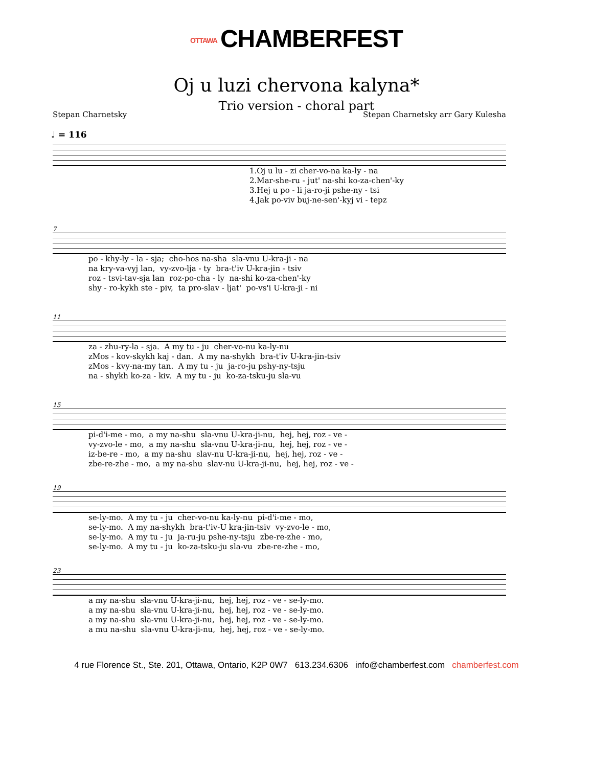OTTAWA CHAMBERFEST
Oj u luzi chervona kalyna*
Trio version - choral part
Stepan Charnetsky Stepan Charnetsky arr Gary Kulesha
♩ = 116
1.Oj u lu - zi cher-vo-na ka-ly - na 2.Mar-she-ru - jut' na-shi ko-za-chen'-ky 3.Hej u po - li ja-ro-ji pshe-ny - tsi 4.Jak po-viv buj-ne-sen'-kyj vi - tepz
7
po - khy-ly - la - sja; cho-hos na-sha sla-vnu U-kra-ji - na na kry-va-vyj lan, vy-zvo-lja - ty bra-t'iv U-kra-jin - tsiv roz - tsvi-tav-sja lan roz-po-cha - ly na-shi ko-za-chen'-ky shy - ro-kykh ste - piv, ta pro-slav - ljat' po-vs'i U-kra-ji - ni
11
za - zhu-ry-la - sja. A my tu - ju cher-vo-nu ka-ly-nu zMos - kov-skykh kaj - dan. A my na-shykh bra-t'iv U-kra-jin-tsiv zMos - kvy-na-my tan. A my tu - ju ja-ro-ju pshy-ny-tsju na - shykh ko-za - kiv. A my tu - ju ko-za-tsku-ju sla-vu
15
pi-d'i-me - mo, a my na-shu sla-vnu U-kra-ji-nu, hej, hej, roz - ve - vy-zvo-le - mo, a my na-shu sla-vnu U-kra-ji-nu, hej, hej, roz - ve - iz-be-re - mo, a my na-shu slav-nu U-kra-ji-nu, hej, hej, roz - ve - zbe-re-zhe - mo, a my na-shu slav-nu U-kra-ji-nu, hej, hej, roz - ve -
19
se-ly-mo. A my tu - ju cher-vo-nu ka-ly-nu pi-d'i-me - mo, se-ly-mo. A my na-shykh bra-t'iv-U kra-jin-tsiv vy-zvo-le - mo, se-ly-mo. A my tu - ju ja-ru-ju pshe-ny-tsju zbe-re-zhe - mo, se-ly-mo. A my tu - ju ko-za-tsku-ju sla-vu zbe-re-zhe - mo,
23
a my na-shu sla-vnu U-kra-ji-nu, hej, hej, roz - ve - se-ly-mo. a my na-shu sla-vnu U-kra-ji-nu, hej, hej, roz - ve - se-ly-mo. a my na-shu sla-vnu U-kra-ji-nu, hej, hej, roz - ve - se-ly-mo. a mu na-shu sla-vnu U-kra-ji-nu, hej, hej, roz - ve - se-ly-mo.
4 rue Florence St., Ste. 201, Ottawa, Ontario, K2P 0W7 613.234.6306 info@chamberfest.com chamberfest.com